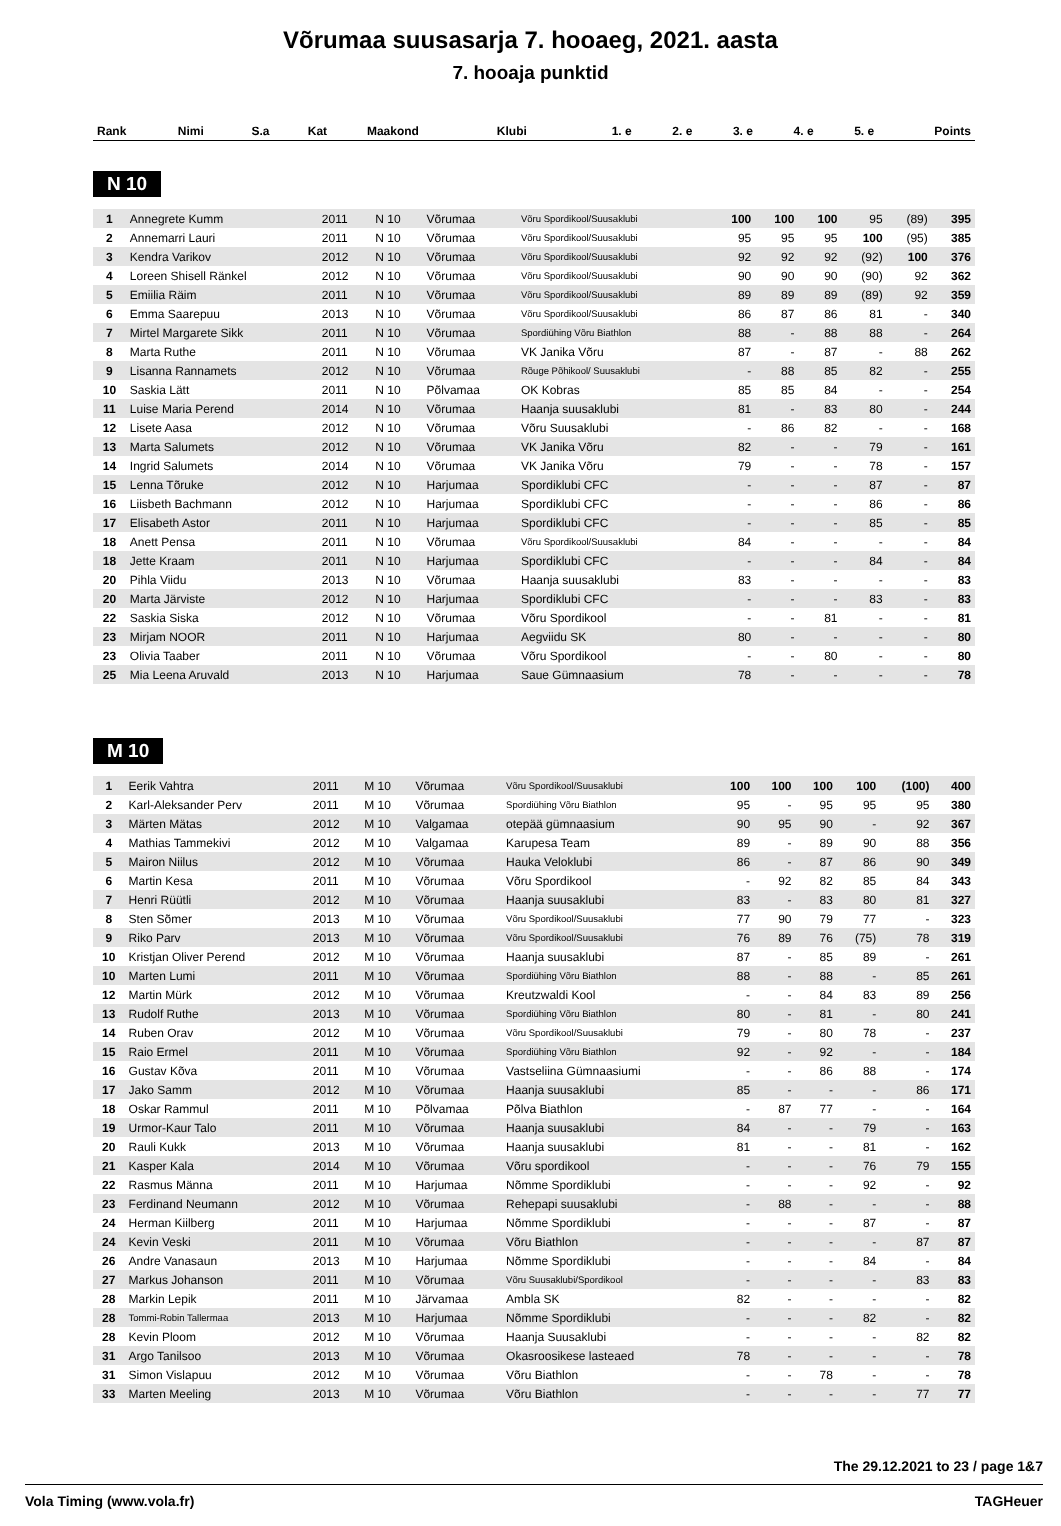Võrumaa suusasarja 7. hooaeg, 2021. aasta
7. hooaja punktid
| Rank | Nimi | S.a | Kat | Maakond | Klubi | 1. e | 2. e | 3. e | 4. e | 5. e | Points |
| --- | --- | --- | --- | --- | --- | --- | --- | --- | --- | --- | --- |
N 10
| 1 | Annegrete Kumm | 2011 | N 10 | Võrumaa | Võru Spordikool/Suusaklubi | 100 | 100 | 100 | 95 | (89) | 395 |
| 2 | Annemarri Lauri | 2011 | N 10 | Võrumaa | Võru Spordikool/Suusaklubi | 95 | 95 | 95 | 100 | (95) | 385 |
| 3 | Kendra Varikov | 2012 | N 10 | Võrumaa | Võru Spordikool/Suusaklubi | 92 | 92 | 92 | (92) | 100 | 376 |
| 4 | Loreen Shisell Ränkel | 2012 | N 10 | Võrumaa | Võru Spordikool/Suusaklubi | 90 | 90 | 90 | (90) | 92 | 362 |
| 5 | Emiilia Räim | 2011 | N 10 | Võrumaa | Võru Spordikool/Suusaklubi | 89 | 89 | 89 | (89) | 92 | 359 |
| 6 | Emma Saarepuu | 2013 | N 10 | Võrumaa | Võru Spordikool/Suusaklubi | 86 | 87 | 86 | 81 | - | 340 |
| 7 | Mirtel Margarete Sikk | 2011 | N 10 | Võrumaa | Spordiühing Võru Biathlon | 88 | - | 88 | 88 | - | 264 |
| 8 | Marta Ruthe | 2011 | N 10 | Võrumaa | VK Janika Võru | 87 | - | 87 | - | 88 | 262 |
| 9 | Lisanna Rannamets | 2012 | N 10 | Võrumaa | Rõuge Põhikool/ Suusaklubi | - | 88 | 85 | 82 | - | 255 |
| 10 | Saskia Lätt | 2011 | N 10 | Põlvamaa | OK Kobras | 85 | 85 | 84 | - | - | 254 |
| 11 | Luise Maria Perend | 2014 | N 10 | Võrumaa | Haanja suusaklubi | 81 | - | 83 | 80 | - | 244 |
| 12 | Lisete Aasa | 2012 | N 10 | Võrumaa | Võru Suusaklubi | - | 86 | 82 | - | - | 168 |
| 13 | Marta Salumets | 2012 | N 10 | Võrumaa | VK Janika Võru | 82 | - | - | 79 | - | 161 |
| 14 | Ingrid Salumets | 2014 | N 10 | Võrumaa | VK Janika Võru | 79 | - | - | 78 | - | 157 |
| 15 | Lenna Tõruke | 2012 | N 10 | Harjumaa | Spordiklubi CFC | - | - | - | 87 | - | 87 |
| 16 | Liisbeth Bachmann | 2012 | N 10 | Harjumaa | Spordiklubi CFC | - | - | - | 86 | - | 86 |
| 17 | Elisabeth Astor | 2011 | N 10 | Harjumaa | Spordiklubi CFC | - | - | - | 85 | - | 85 |
| 18 | Anett Pensa | 2011 | N 10 | Võrumaa | Võru Spordikool/Suusaklubi | 84 | - | - | - | - | 84 |
| 18 | Jette Kraam | 2011 | N 10 | Harjumaa | Spordiklubi CFC | - | - | - | 84 | - | 84 |
| 20 | Pihla Viidu | 2013 | N 10 | Võrumaa | Haanja suusaklubi | 83 | - | - | - | - | 83 |
| 20 | Marta Järviste | 2012 | N 10 | Harjumaa | Spordiklubi CFC | - | - | - | 83 | - | 83 |
| 22 | Saskia Siska | 2012 | N 10 | Võrumaa | Võru Spordikool | - | - | 81 | - | - | 81 |
| 23 | Mirjam NOOR | 2011 | N 10 | Harjumaa | Aegviidu SK | 80 | - | - | - | - | 80 |
| 23 | Olivia Taaber | 2011 | N 10 | Võrumaa | Võru Spordikool | - | - | 80 | - | - | 80 |
| 25 | Mia Leena Aruvald | 2013 | N 10 | Harjumaa | Saue Gümnaasium | 78 | - | - | - | - | 78 |
M 10
| 1 | Eerik Vahtra | 2011 | M 10 | Võrumaa | Võru Spordikool/Suusaklubi | 100 | 100 | 100 | 100 | (100) | 400 |
| 2 | Karl-Aleksander Perv | 2011 | M 10 | Võrumaa | Spordiühing Võru Biathlon | 95 | - | 95 | 95 | 95 | 380 |
| 3 | Märten Mätas | 2012 | M 10 | Valgamaa | otepää gümnaasium | 90 | 95 | 90 | - | 92 | 367 |
| 4 | Mathias Tammekivi | 2012 | M 10 | Valgamaa | Karupesa Team | 89 | - | 89 | 90 | 88 | 356 |
| 5 | Mairon Niilus | 2012 | M 10 | Võrumaa | Hauka Veloklubi | 86 | - | 87 | 86 | 90 | 349 |
| 6 | Martin Kesa | 2011 | M 10 | Võrumaa | Võru Spordikool | - | 92 | 82 | 85 | 84 | 343 |
| 7 | Henri Rüütli | 2012 | M 10 | Võrumaa | Haanja suusaklubi | 83 | - | 83 | 80 | 81 | 327 |
| 8 | Sten Sõmer | 2013 | M 10 | Võrumaa | Võru Spordikool/Suusaklubi | 77 | 90 | 79 | 77 | - | 323 |
| 9 | Riko Parv | 2013 | M 10 | Võrumaa | Võru Spordikool/Suusaklubi | 76 | 89 | 76 | (75) | 78 | 319 |
| 10 | Kristjan Oliver Perend | 2012 | M 10 | Võrumaa | Haanja suusaklubi | 87 | - | 85 | 89 | - | 261 |
| 10 | Marten Lumi | 2011 | M 10 | Võrumaa | Spordiühing Võru Biathlon | 88 | - | 88 | - | 85 | 261 |
| 12 | Martin Mürk | 2012 | M 10 | Võrumaa | Kreutzwaldi Kool | - | - | 84 | 83 | 89 | 256 |
| 13 | Rudolf Ruthe | 2013 | M 10 | Võrumaa | Spordiühing Võru Biathlon | 80 | - | 81 | - | 80 | 241 |
| 14 | Ruben Orav | 2012 | M 10 | Võrumaa | Võru Spordikool/Suusaklubi | 79 | - | 80 | 78 | - | 237 |
| 15 | Raio Ermel | 2011 | M 10 | Võrumaa | Spordiühing Võru Biathlon | 92 | - | 92 | - | - | 184 |
| 16 | Gustav Kõva | 2011 | M 10 | Võrumaa | Vastseliina Gümnaasiumi | - | - | 86 | 88 | - | 174 |
| 17 | Jako Samm | 2012 | M 10 | Võrumaa | Haanja suusaklubi | 85 | - | - | - | 86 | 171 |
| 18 | Oskar Rammul | 2011 | M 10 | Põlvamaa | Põlva Biathlon | - | 87 | 77 | - | - | 164 |
| 19 | Urmor-Kaur Talo | 2011 | M 10 | Võrumaa | Haanja suusaklubi | 84 | - | - | 79 | - | 163 |
| 20 | Rauli Kukk | 2013 | M 10 | Võrumaa | Haanja suusaklubi | 81 | - | - | 81 | - | 162 |
| 21 | Kasper Kala | 2014 | M 10 | Võrumaa | Võru spordikool | - | - | - | 76 | 79 | 155 |
| 22 | Rasmus Männa | 2011 | M 10 | Harjumaa | Nõmme Spordiklubi | - | - | - | 92 | - | 92 |
| 23 | Ferdinand Neumann | 2012 | M 10 | Võrumaa | Rehepapi suusaklubi | - | 88 | - | - | - | 88 |
| 24 | Herman Kiilberg | 2011 | M 10 | Harjumaa | Nõmme Spordiklubi | - | - | - | 87 | - | 87 |
| 24 | Kevin Veski | 2011 | M 10 | Võrumaa | Võru Biathlon | - | - | - | - | 87 | 87 |
| 26 | Andre Vanasaun | 2013 | M 10 | Harjumaa | Nõmme Spordiklubi | - | - | - | 84 | - | 84 |
| 27 | Markus Johanson | 2011 | M 10 | Võrumaa | Võru Suusaklubi/Spordikool | - | - | - | - | 83 | 83 |
| 28 | Markin Lepik | 2011 | M 10 | Järvamaa | Ambla SK | 82 | - | - | - | - | 82 |
| 28 | Tommi-Robin Tallermaa | 2013 | M 10 | Harjumaa | Nõmme Spordiklubi | - | - | - | 82 | - | 82 |
| 28 | Kevin Ploom | 2012 | M 10 | Võrumaa | Haanja Suusaklubi | - | - | - | - | 82 | 82 |
| 31 | Argo Tanilsoo | 2013 | M 10 | Võrumaa | Okasroosikese lasteaed | 78 | - | - | - | - | 78 |
| 31 | Simon Vislapuu | 2012 | M 10 | Võrumaa | Võru Biathlon | - | - | 78 | - | - | 78 |
| 33 | Marten Meeling | 2013 | M 10 | Võrumaa | Võru Biathlon | - | - | - | - | 77 | 77 |
The 29.12.2021 to 23 / page 1&7
Vola Timing (www.vola.fr) TAGHeuer